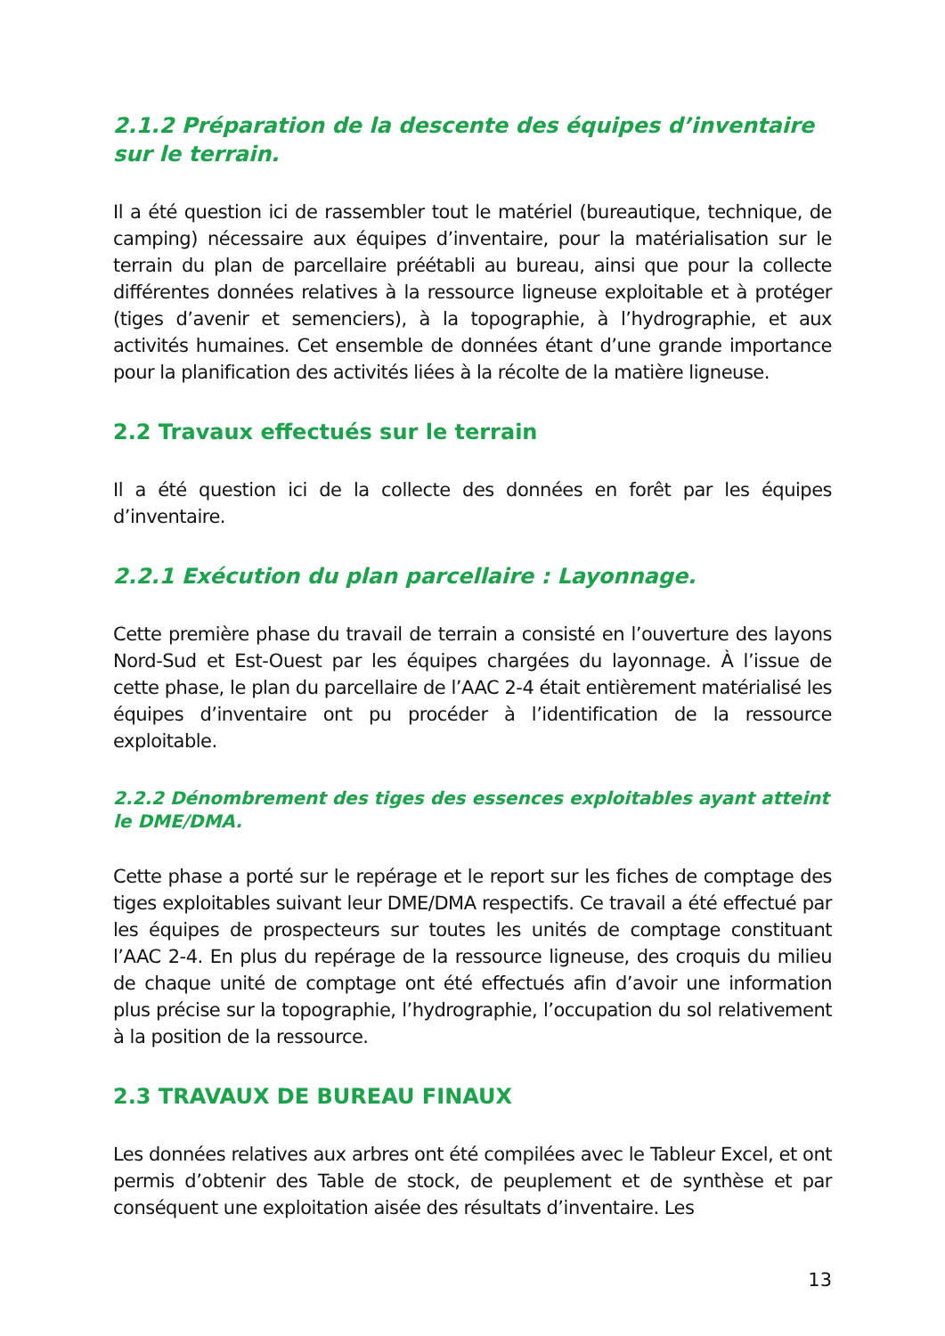2.1.2 Préparation de la descente des équipes d’inventaire sur le terrain.
Il a été question ici de rassembler tout le matériel (bureautique, technique, de camping) nécessaire aux équipes d’inventaire, pour la matérialisation sur le terrain du plan de parcellaire préétabli au bureau, ainsi que pour la collecte différentes données relatives à la ressource ligneuse exploitable et à protéger (tiges d’avenir et semenciers), à la topographie, à l’hydrographie, et aux activités humaines. Cet ensemble de données étant d’une grande importance pour la planification des activités liées à la récolte de la matière ligneuse.
2.2 Travaux effectués sur le terrain
Il a été question ici de la collecte des données en forêt par les équipes d’inventaire.
2.2.1 Exécution du plan parcellaire : Layonnage.
Cette première phase du travail de terrain a consisté en l’ouverture des layons Nord-Sud et Est-Ouest par les équipes chargées du layonnage. À l’issue de cette phase, le plan du parcellaire de l’AAC 2-4 était entièrement matérialisé les équipes d’inventaire ont pu procéder à l’identification de la ressource exploitable.
2.2.2 Dénombrement des tiges des essences exploitables ayant atteint le DME/DMA.
Cette phase a porté sur le repérage et le report sur les fiches de comptage des tiges exploitables suivant leur DME/DMA respectifs. Ce travail a été effectué par les équipes de prospecteurs sur toutes les unités de comptage constituant l’AAC 2-4. En plus du repérage de la ressource ligneuse, des croquis du milieu de chaque unité de comptage ont été effectués afin d’avoir une information plus précise sur la topographie, l’hydrographie, l’occupation du sol relativement à la position de la ressource.
2.3 TRAVAUX DE BUREAU FINAUX
Les données relatives aux arbres ont été compilées avec le Tableur Excel, et ont permis d’obtenir des Table de stock, de peuplement et de synthèse et par conséquent une exploitation aisée des résultats d’inventaire. Les
13